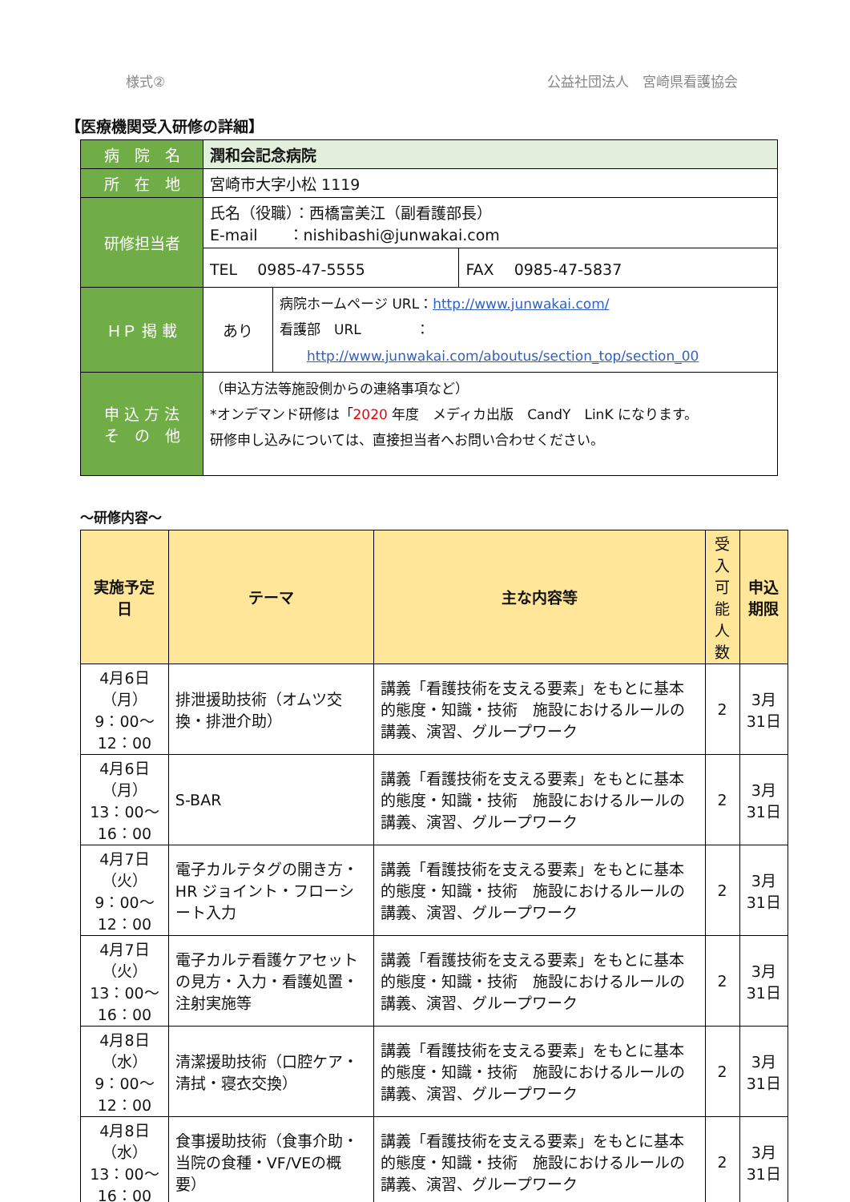様式② 公益社団法人　宮崎県看護協会
【医療機関受入研修の詳細】
| 病 院 名 | 潤和会記念病院 | | |
| 所 在 地 | 宮崎市大字小松 1119 | | |
| 研修担当者 | 氏名（役職）：西橋富美江（副看護部長） E-mail ：nishibashi@junwakai.com | | |
| | TEL 0985-47-5555 | | FAX 0985-47-5837 |
| ＨＰ 掲 載 | あり | 病院ホームページ URL： http://www.junwakai.com/ 看護部 URL ： http://www.junwakai.com/aboutus/section_top/section_00 | |
| 申 込 方 法 そ の 他 | （申込方法等施設側からの連絡事項など） *オンデマンド研修は「 2020 年度 メディカ出版 CandY LinK になります。 研修申し込みについては、直接担当者へお問い合わせください。 | | |
～研修内容～
| 実施予定日 | テーマ | 主な内容等 | 受入 可能 人数 | 申込期限 |
| --- | --- | --- | --- | --- |
| 4月6日（月） 9：00～12：00 | 排泄援助技術（オムツ交換・排泄介助） | 講義「看護技術を支える要素」をもとに基本的態度・知識・技術 施設におけるルールの講義、演習、グループワーク | 2 | 3月31日 |
| 4月6日（月） 13：00～16：00 | S-BAR | 講義「看護技術を支える要素」をもとに基本的態度・知識・技術 施設におけるルールの講義、演習、グループワーク | 2 | 3月31日 |
| 4月7日（火） 9：00～12：00 | 電子カルテタグの開き方・HR ジョイント・フローシート入力 | 講義「看護技術を支える要素」をもとに基本的態度・知識・技術 施設におけるルールの講義、演習、グループワーク | 2 | 3月31日 |
| 4月7日（火） 13：00～16：00 | 電子カルテ看護ケアセットの見方・入力・看護処置・注射実施等 | 講義「看護技術を支える要素」をもとに基本的態度・知識・技術 施設におけるルールの講義、演習、グループワーク | 2 | 3月31日 |
| 4月8日（水） 9：00～12：00 | 清潔援助技術（口腔ケア・清拭・寝衣交換） | 講義「看護技術を支える要素」をもとに基本的態度・知識・技術 施設におけるルールの講義、演習、グループワーク | 2 | 3月31日 |
| 4月8日（水） 13：00～16：00 | 食事援助技術（食事介助・当院の食種・VF/VEの概要） | 講義「看護技術を支える要素」をもとに基本的態度・知識・技術 施設におけるルールの講義、演習、グループワーク | 2 | 3月31日 |